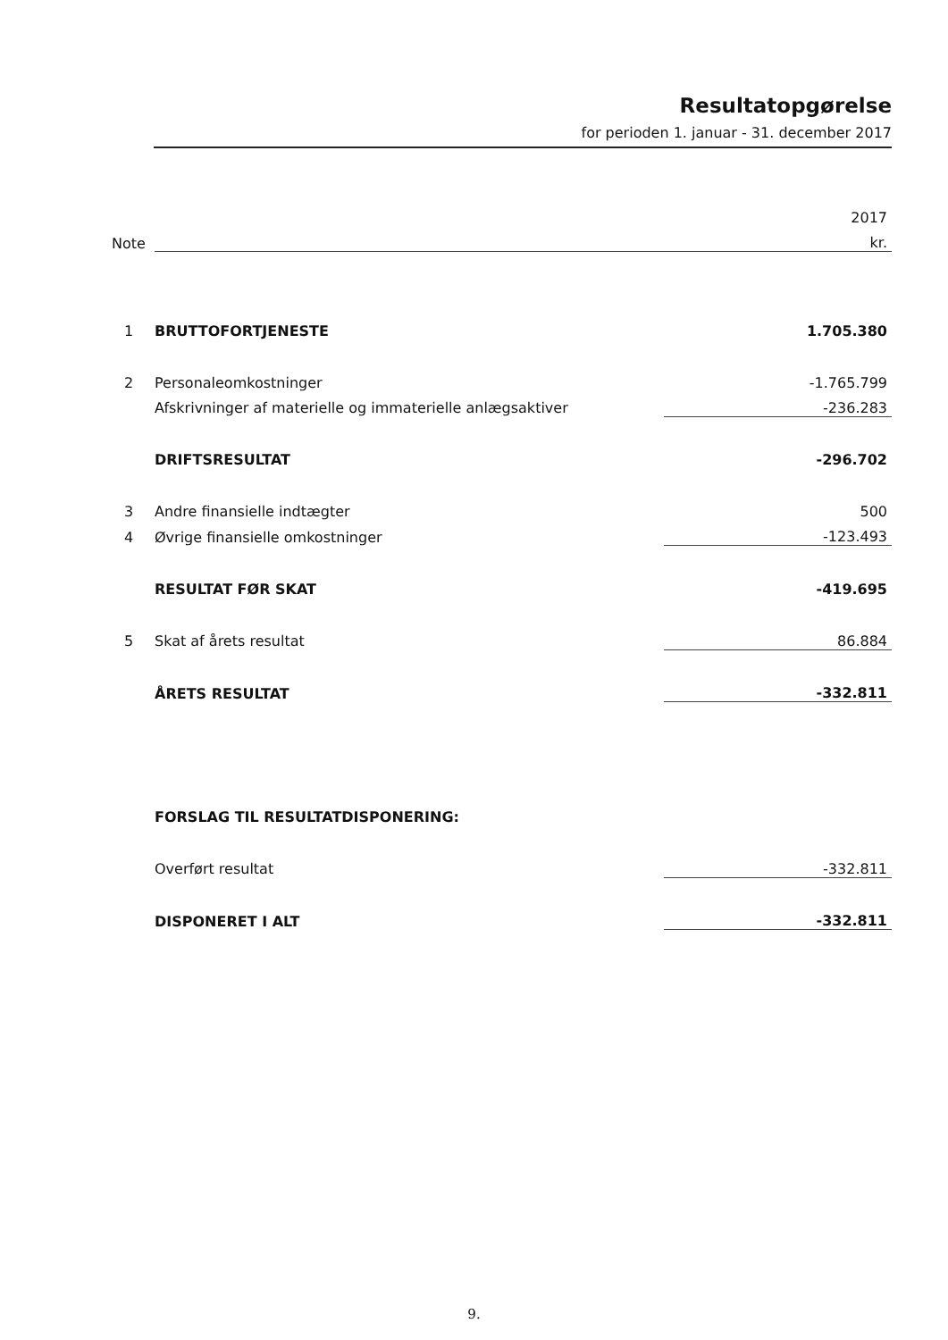Resultatopgørelse
for perioden 1. januar - 31. december 2017
| | | 2017 |
| Note | | kr. |
| 1 | BRUTTOFORTJENESTE | 1.705.380 |
| 2 | Personaleomkostninger | -1.765.799 |
| | Afskrivninger af materielle og immaterielle anlægsaktiver | -236.283 |
| | DRIFTSRESULTAT | -296.702 |
| 3 | Andre finansielle indtægter | 500 |
| 4 | Øvrige finansielle omkostninger | -123.493 |
| | RESULTAT FØR SKAT | -419.695 |
| 5 | Skat af årets resultat | 86.884 |
| | ÅRETS RESULTAT | -332.811 |
| | FORSLAG TIL RESULTATDISPONERING: | |
| | Overført resultat | -332.811 |
| | DISPONERET I ALT | -332.811 |
9.